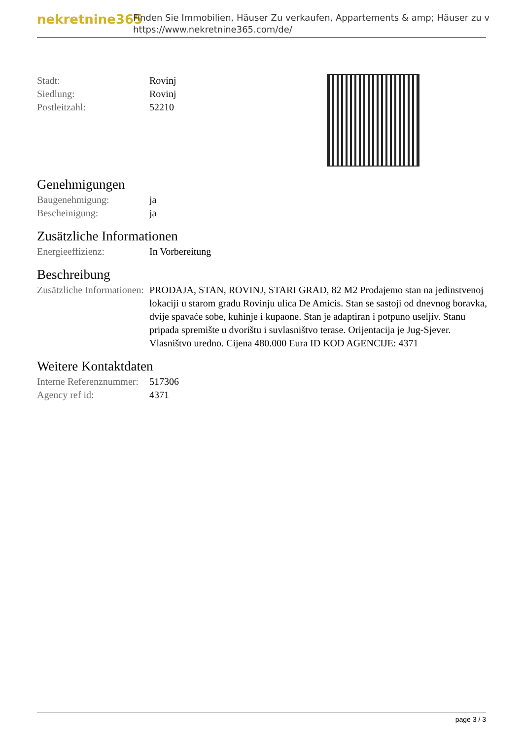nekretnine365
Finden Sie Immobilien, Häuser Zu verkaufen, Appartements & amp; Häuser zu v
https://www.nekretnine365.com/de/
| Stadt: | Rovinj |
| Siedlung: | Rovinj |
| Postleitzahl: | 52210 |
Genehmigungen
| Baugenehmigung: | ja |
| Bescheinigung: | ja |
Zusätzliche Informationen
| Energieeffizienz: | In Vorbereitung |
Beschreibung
| Zusätzliche Informationen: | PRODAJA, STAN, ROVINJ, STARI GRAD, 82 M2 Prodajemo stan na jedinstvenoj lokaciji u starom gradu Rovinju ulica De Amicis. Stan se sastoji od dnevnog boravka, dvije spavaće sobe, kuhinje i kupaone. Stan je adaptiran i potpuno useljiv. Stanu pripada spremište u dvorištu i suvlasništvo terase. Orijentacija je Jug-Sjever. Vlasništvo uredno. Cijena 480.000 Eura ID KOD AGENCIJE: 4371 |
Weitere Kontaktdaten
| Interne Referenznummer: | 517306 |
| Agency ref id: | 4371 |
page 3 / 3